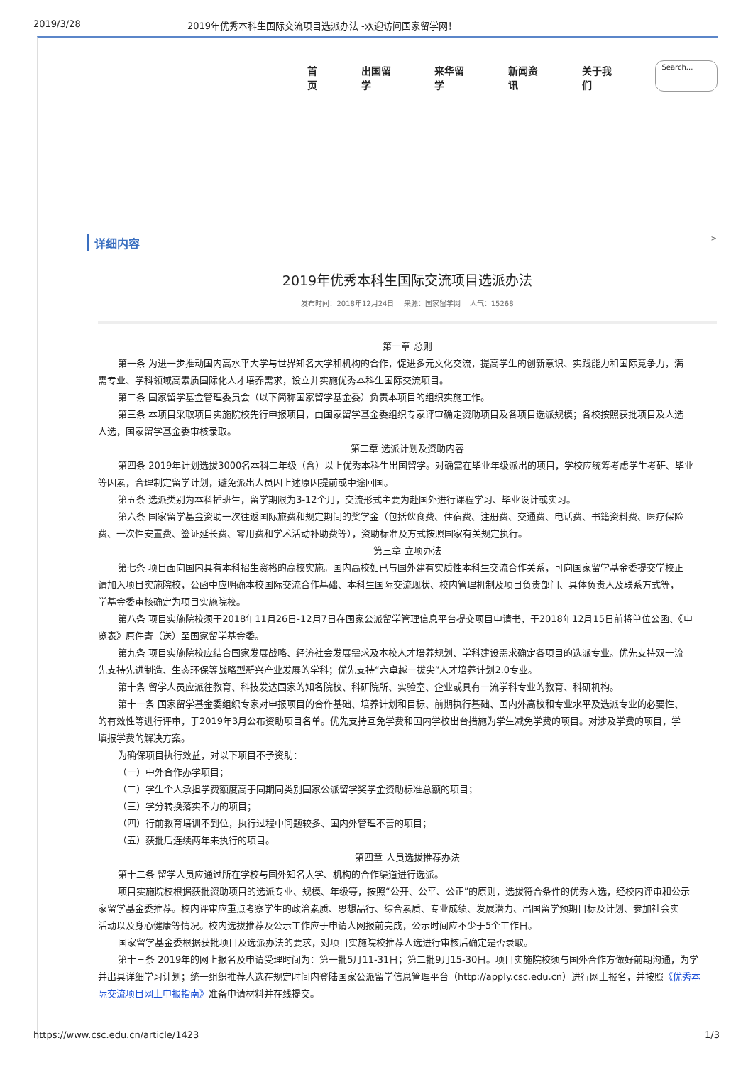2019/3/28 2019年优秀本科生国际交流项目选派办法 -欢迎访问国家留学网！
首页 出国留学 来华留学 新闻资讯 关于我们 Search...
详细内容 >
2019年优秀本科生国际交流项目选派办法
发布时间：2018年12月24日 来源：国家留学网 人气：15268
第一章 总则
第一条 为进一步推动国内高水平大学与世界知名大学和机构的合作，促进多元文化交流，提高学生的创新意识、实践能力和国际竞争力，满
需专业、学科领域高素质国际化人才培养需求，设立并实施优秀本科生国际交流项目。
第二条 国家留学基金管理委员会（以下简称国家留学基金委）负责本项目的组织实施工作。
第三条 本项目采取项目实施院校先行申报项目，由国家留学基金委组织专家评审确定资助项目及各项目选派规模；各校按照获批项目及人选
人选，国家留学基金委审核录取。
第二章 选派计划及资助内容
第四条 2019年计划选拔3000名本科二年级（含）以上优秀本科生出国留学。对确需在毕业年级派出的项目，学校应统筹考虑学生考研、毕业
等因素，合理制定留学计划，避免派出人员因上述原因提前或中途回国。
第五条 选派类别为本科插班生，留学期限为3-12个月，交流形式主要为赴国外进行课程学习、毕业设计或实习。
第六条 国家留学基金资助一次往返国际旅费和规定期间的奖学金（包括伙食费、住宿费、注册费、交通费、电话费、书籍资料费、医疗保险
费、一次性安置费、签证延长费、零用费和学术活动补助费等），资助标准及方式按照国家有关规定执行。
第三章 立项办法
第七条 项目面向国内具有本科招生资格的高校实施。国内高校如已与国外建有实质性本科生交流合作关系，可向国家留学基金委提交学校正
请加入项目实施院校，公函中应明确本校国际交流合作基础、本科生国际交流现状、校内管理机制及项目负责部门、具体负责人及联系方式等，
学基金委审核确定为项目实施院校。
第八条 项目实施院校须于2018年11月26日-12月7日在国家公派留学管理信息平台提交项目申请书，于2018年12月15日前将单位公函、《申
览表》原件寄（送）至国家留学基金委。
第九条 项目实施院校应结合国家发展战略、经济社会发展需求及本校人才培养规划、学科建设需求确定各项目的选派专业。优先支持双一流
先支持先进制造、生态环保等战略型新兴产业发展的学科；优先支持“六卓越一拔尖”人才培养计划2.0专业。
第十条 留学人员应派往教育、科技发达国家的知名院校、科研院所、实验室、企业或具有一流学科专业的教育、科研机构。
第十一条 国家留学基金委组织专家对申报项目的合作基础、培养计划和目标、前期执行基础、国内外高校和专业水平及选派专业的必要性、
的有效性等进行评审，于2019年3月公布资助项目名单。优先支持互免学费和国内学校出台措施为学生减免学费的项目。对涉及学费的项目，学
填报学费的解决方案。
为确保项目执行效益，对以下项目不予资助：
（一）中外合作办学项目；
（二）学生个人承担学费额度高于同期同类别国家公派留学奖学金资助标准总额的项目；
（三）学分转换落实不力的项目；
（四）行前教育培训不到位，执行过程中问题较多、国内外管理不善的项目；
（五）获批后连续两年未执行的项目。
第四章 人员选拔推荐办法
第十二条 留学人员应通过所在学校与国外知名大学、机构的合作渠道进行选派。
项目实施院校根据获批资助项目的选派专业、规模、年级等，按照“公开、公平、公正”的原则，选拔符合条件的优秀人选，经校内评审和公示
家留学基金委推荐。校内评审应重点考察学生的政治素质、思想品行、综合素质、专业成绩、发展潜力、出国留学预期目标及计划、参加社会实
活动以及身心健康等情况。校内选拔推荐及公示工作应于申请人网报前完成，公示时间应不少于5个工作日。
国家留学基金委根据获批项目及选派办法的要求，对项目实施院校推荐人选进行审核后确定是否录取。
第十三条 2019年的网上报名及申请受理时间为：第一批5月11-31日；第二批9月15-30日。项目实施院校须与国外合作方做好前期沟通，为学
并出具详细学习计划；统一组织推荐人选在规定时间内登陆国家公派留学信息管理平台（http://apply.csc.edu.cn）进行网上报名，并按照《优秀本
际交流项目网上申报指南》准备申请材料并在线提交。
https://www.csc.edu.cn/article/1423 1/3